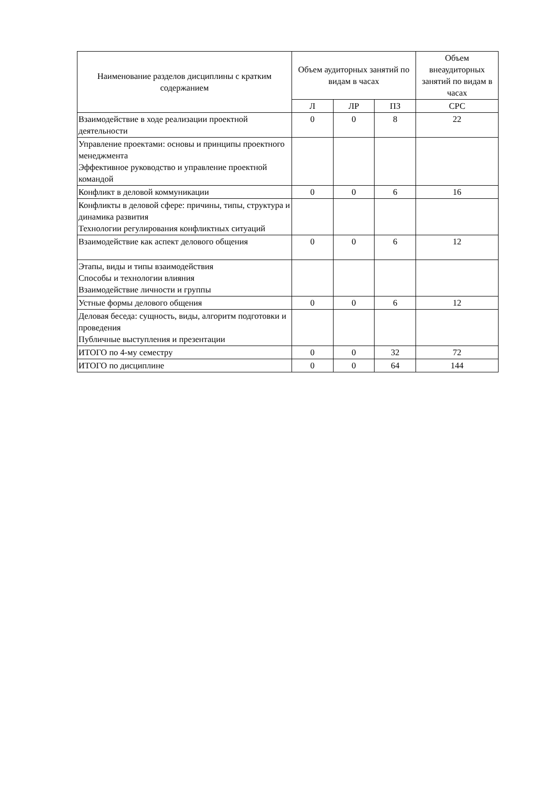| Наименование разделов дисциплины с кратким содержанием | Объем аудиторных занятий по видам в часах | | | Объем внеаудиторных занятий по видам в часах |
| --- | --- | --- | --- | --- |
| | Л | ЛР | ПЗ | СРС |
| Взаимодействие в ходе реализации проектной деятельности | 0 | 0 | 8 | 22 |
| Управление проектами: основы и принципы проектного менеджмента Эффективное руководство и управление проектной командой | | | | |
| Конфликт в деловой коммуникации | 0 | 0 | 6 | 16 |
| Конфликты в деловой сфере: причины, типы, структура и динамика развития Технологии регулирования конфликтных ситуаций | | | | |
| Взаимодействие как аспект делового общения | 0 | 0 | 6 | 12 |
| Этапы, виды и типы взаимодействия Способы и технологии влияния Взаимодействие личности и группы | | | | |
| Устные формы делового общения | 0 | 0 | 6 | 12 |
| Деловая беседа: сущность, виды, алгоритм подготовки и проведения Публичные выступления и презентации | | | | |
| ИТОГО по 4-му семестру | 0 | 0 | 32 | 72 |
| ИТОГО по дисциплине | 0 | 0 | 64 | 144 |